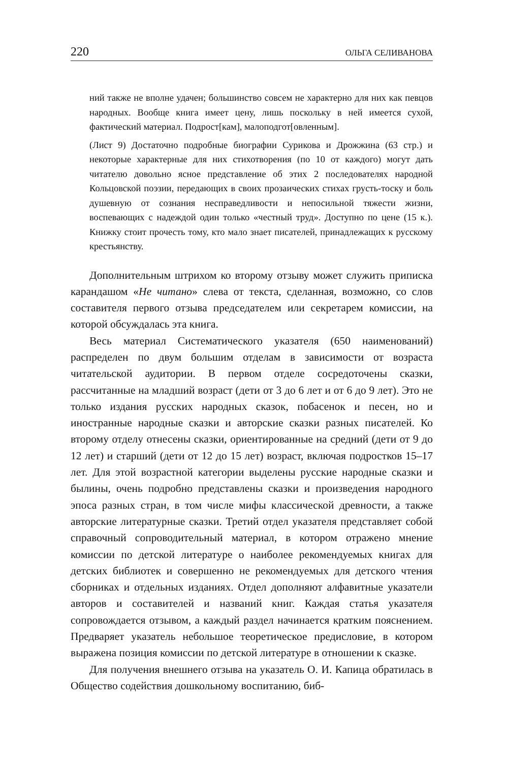220 ОЛЬГА СЕЛИВАНОВА
ний также не вполне удачен; большинство совсем не характерно для них как певцов народных. Вообще книга имеет цену, лишь поскольку в ней имеется сухой, фактический материал. Подрост[кам], малопод­гот[овленным].
(Лист 9) Достаточно подробные биографии Сурикова и Дрожжина (63 стр.) и некоторые характерные для них стихотворения (по 10 от каж­дого) могут дать читателю довольно ясное представление об этих 2 последователях народной Кольцовской поэзии, передающих в сво­их прозаических стихах грусть-тоску и боль душевную от сознания несправедливости и непосильной тяжести жизни, воспевающих с на­деждой один только «честный труд». Доступно по цене (15 к.). Книжку стоит прочесть тому, кто мало знает писателей, принадлежащих к рус­скому крестьянству.
Дополнительным штрихом ко второму отзыву может служить приписка карандашом «Не читано» слева от текста, сделанная, возможно, со слов составителя первого отзыва председателем или секретарем комиссии, на которой обсуждалась эта книга.
Весь материал Систематического указателя (650 наименований) распределен по двум большим отделам в зависимости от возраста читательской аудитории. В первом отделе сосредоточены сказки, рассчитанные на младший возраст (дети от 3 до 6 лет и от 6 до 9 лет). Это не только издания русских народных сказок, побасенок и пе­сен, но и иностранные народные сказки и авторские сказки разных писателей. Ко второму отделу отнесены сказки, ориентированные на средний (дети от 9 до 12 лет) и старший (дети от 12 до 15 лет) воз­раст, включая подростков 15–17 лет. Для этой возрастной категории выделены русские народные сказки и былины, очень подробно представлены сказки и произведения народного эпоса разных стран, в том числе мифы классической древности, а также авторские литературные сказки. Третий отдел указателя представляет собой справочный сопроводительный материал, в котором отражено мне­ние комиссии по детской литературе о наиболее рекомендуемых книгах для детских библиотек и совершенно не рекомендуемых для детского чтения сборниках и отдельных изданиях. Отдел до­полняют алфавитные указатели авторов и составителей и названий книг. Каждая статья указателя сопровождается отзывом, а каж­дый раздел начинается кратким пояснением. Предваряет указатель небольшое теоретическое предисловие, в котором выражена пози­ция комиссии по детской литературе в отношении к сказке.
Для получения внешнего отзыва на указатель О. И. Капица об­ратилась в Общество содействия дошкольному воспитанию, биб-